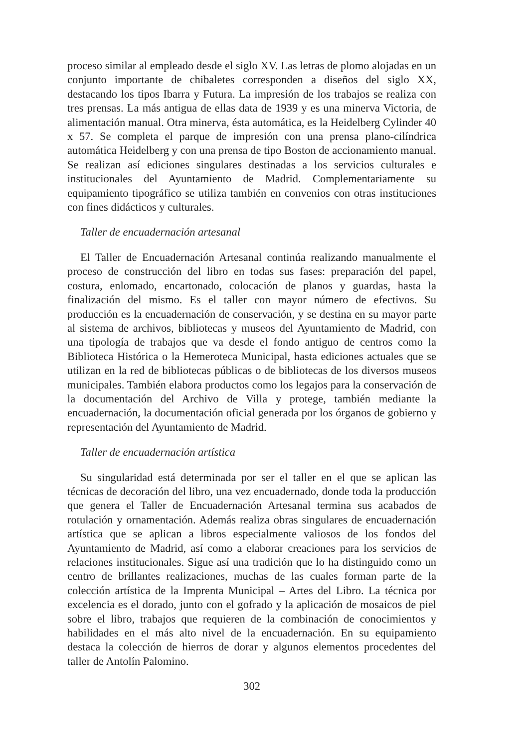proceso similar al empleado desde el siglo XV. Las letras de plomo alojadas en un conjunto importante de chibaletes corresponden a diseños del siglo XX, destacando los tipos Ibarra y Futura. La impresión de los trabajos se realiza con tres prensas. La más antigua de ellas data de 1939 y es una minerva Victoria, de alimentación manual. Otra minerva, ésta automática, es la Heidelberg Cylinder 40 x 57. Se completa el parque de impresión con una prensa plano-cilíndrica automática Heidelberg y con una prensa de tipo Boston de accionamiento manual. Se realizan así ediciones singulares destinadas a los servicios culturales e institucionales del Ayuntamiento de Madrid. Complementariamente su equipamiento tipográfico se utiliza también en convenios con otras instituciones con fines didácticos y culturales.
Taller de encuadernación artesanal
El Taller de Encuadernación Artesanal continúa realizando manualmente el proceso de construcción del libro en todas sus fases: preparación del papel, costura, enlomado, encartonado, colocación de planos y guardas, hasta la finalización del mismo. Es el taller con mayor número de efectivos. Su producción es la encuadernación de conservación, y se destina en su mayor parte al sistema de archivos, bibliotecas y museos del Ayuntamiento de Madrid, con una tipología de trabajos que va desde el fondo antiguo de centros como la Biblioteca Histórica o la Hemeroteca Municipal, hasta ediciones actuales que se utilizan en la red de bibliotecas públicas o de bibliotecas de los diversos museos municipales. También elabora productos como los legajos para la conservación de la documentación del Archivo de Villa y protege, también mediante la encuadernación, la documentación oficial generada por los órganos de gobierno y representación del Ayuntamiento de Madrid.
Taller de encuadernación artística
Su singularidad está determinada por ser el taller en el que se aplican las técnicas de decoración del libro, una vez encuadernado, donde toda la producción que genera el Taller de Encuadernación Artesanal termina sus acabados de rotulación y ornamentación. Además realiza obras singulares de encuadernación artística que se aplican a libros especialmente valiosos de los fondos del Ayuntamiento de Madrid, así como a elaborar creaciones para los servicios de relaciones institucionales. Sigue así una tradición que lo ha distinguido como un centro de brillantes realizaciones, muchas de las cuales forman parte de la colección artística de la Imprenta Municipal – Artes del Libro. La técnica por excelencia es el dorado, junto con el gofrado y la aplicación de mosaicos de piel sobre el libro, trabajos que requieren de la combinación de conocimientos y habilidades en el más alto nivel de la encuadernación. En su equipamiento destaca la colección de hierros de dorar y algunos elementos procedentes del taller de Antolín Palomino.
302